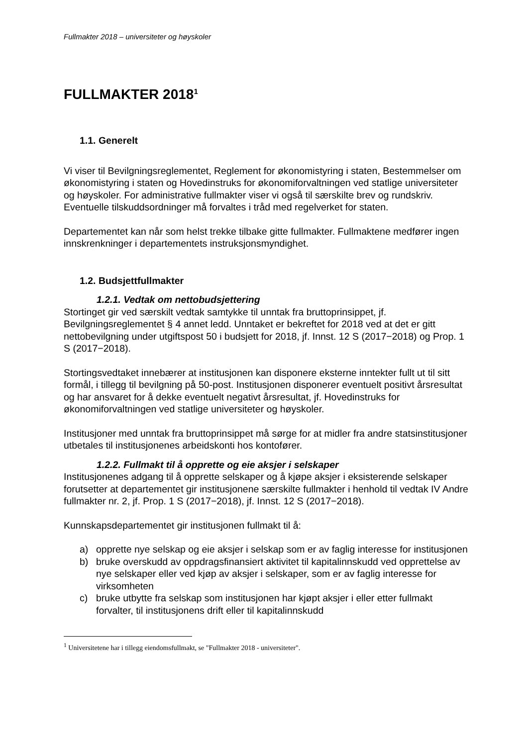Fullmakter 2018 – universiteter og høyskoler
FULLMAKTER 2018<sup>1</sup>
1.1. Generelt
Vi viser til Bevilgningsreglementet, Reglement for økonomistyring i staten, Bestemmelser om økonomistyring i staten og Hovedinstruks for økonomiforvaltningen ved statlige universiteter og høyskoler. For administrative fullmakter viser vi også til særskilte brev og rundskriv. Eventuelle tilskuddsordninger må forvaltes i tråd med regelverket for staten.
Departementet kan når som helst trekke tilbake gitte fullmakter. Fullmaktene medfører ingen innskrenkninger i departementets instruksjonsmyndighet.
1.2. Budsjettfullmakter
1.2.1. Vedtak om nettobudsjettering
Stortinget gir ved særskilt vedtak samtykke til unntak fra bruttoprinsippet, jf. Bevilgningsreglementet § 4 annet ledd. Unntaket er bekreftet for 2018 ved at det er gitt nettobevilgning under utgiftspost 50 i budsjett for 2018, jf. Innst. 12 S (2017−2018) og Prop. 1 S (2017−2018).
Stortingsvedtaket innebærer at institusjonen kan disponere eksterne inntekter fullt ut til sitt formål, i tillegg til bevilgning på 50-post. Institusjonen disponerer eventuelt positivt årsresultat og har ansvaret for å dekke eventuelt negativt årsresultat, jf. Hovedinstruks for økonomiforvaltningen ved statlige universiteter og høyskoler.
Institusjoner med unntak fra bruttoprinsippet må sørge for at midler fra andre statsinstitusjoner utbetales til institusjonenes arbeidskonti hos kontofører.
1.2.2. Fullmakt til å opprette og eie aksjer i selskaper
Institusjonenes adgang til å opprette selskaper og å kjøpe aksjer i eksisterende selskaper forutsetter at departementet gir institusjonene særskilte fullmakter i henhold til vedtak IV Andre fullmakter nr. 2, jf. Prop. 1 S (2017−2018), jf. Innst. 12 S (2017−2018).
Kunnskapsdepartementet gir institusjonen fullmakt til å:
a) opprette nye selskap og eie aksjer i selskap som er av faglig interesse for institusjonen
b) bruke overskudd av oppdragsfinansiert aktivitet til kapitalinnskudd ved opprettelse av nye selskaper eller ved kjøp av aksjer i selskaper, som er av faglig interesse for virksomheten
c) bruke utbytte fra selskap som institusjonen har kjøpt aksjer i eller etter fullmakt forvalter, til institusjonens drift eller til kapitalinnskudd
<sup>1</sup> Universitetene har i tillegg eiendomsfullmakt, se "Fullmakter 2018 - universiteter".